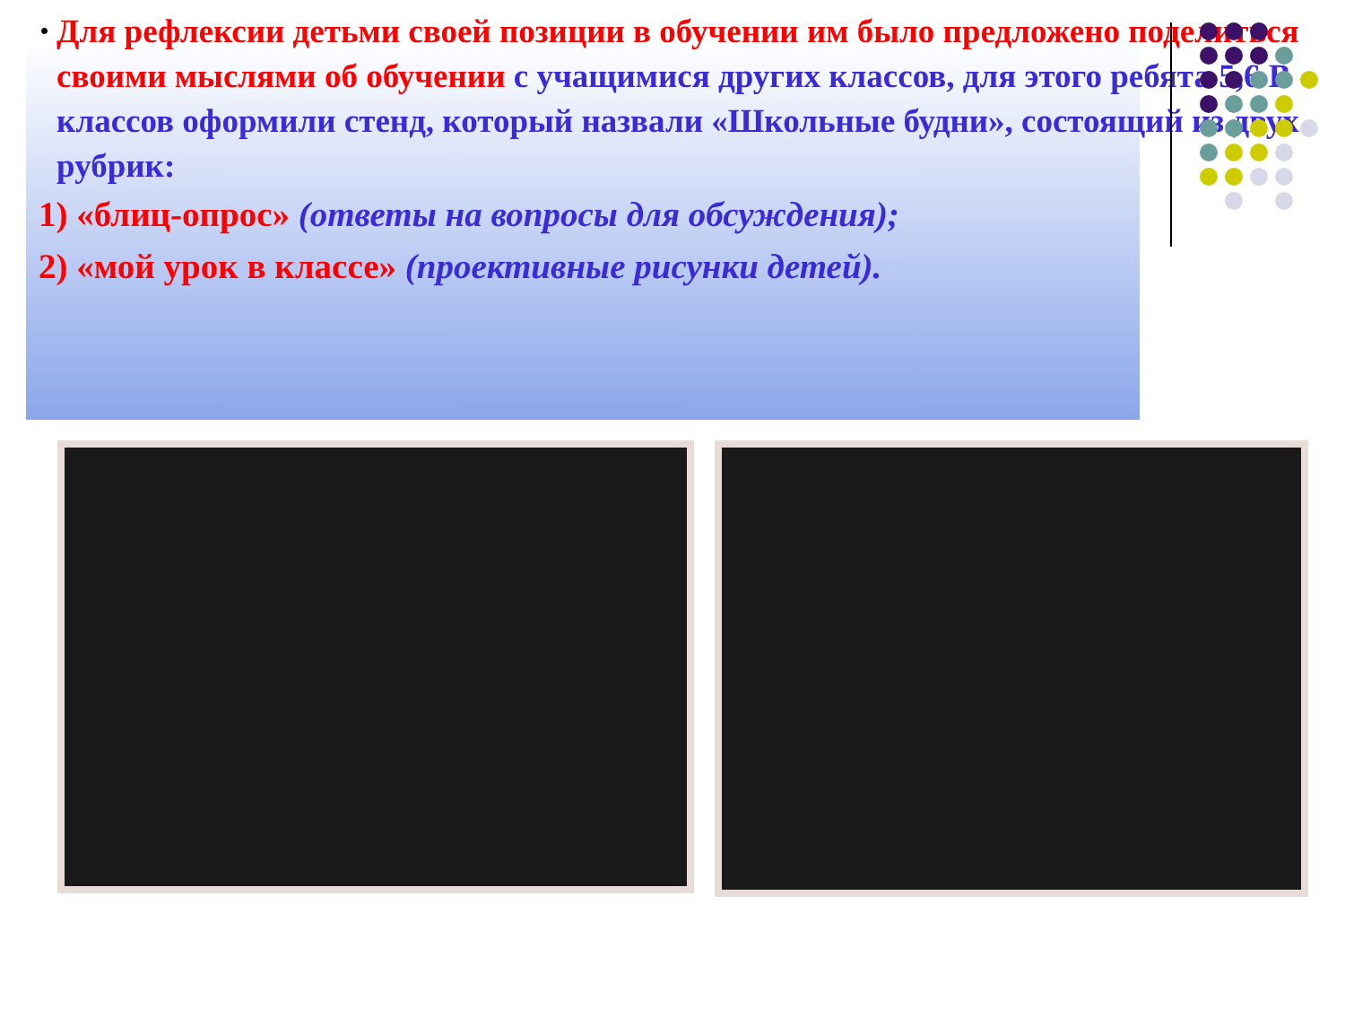•
Для рефлексии детьми своей позиции в обучении им было предложено поделиться своими мыслями об обучении с учащимися других классов, для этого ребята 5,6 В классов оформили стенд, который назвали «Школьные будни», состоящий из двух рубрик:
1) «блиц-опрос» (ответы на вопросы для обсуждения);
2) «мой урок в классе» (проективные рисунки детей).